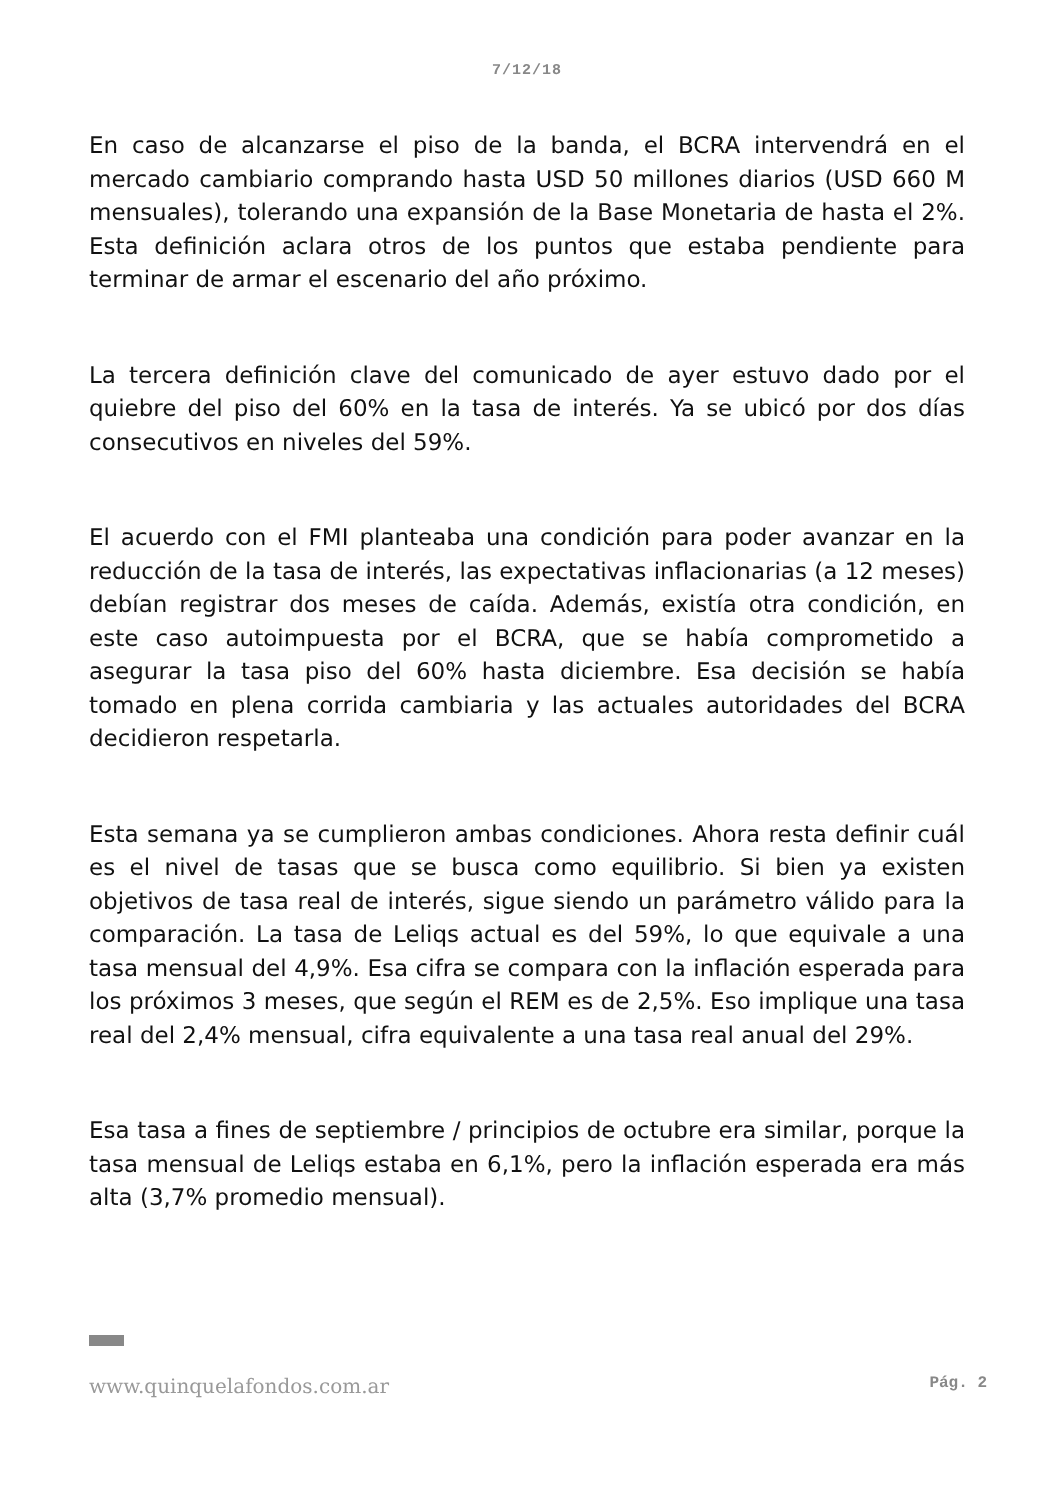7/12/18
En caso de alcanzarse el piso de la banda, el BCRA intervendrá en el mercado cambiario comprando hasta USD 50 millones diarios (USD 660 M mensuales), tolerando una expansión de la Base Monetaria de hasta el 2%. Esta definición aclara otros de los puntos que estaba pendiente para terminar de armar el escenario del año próximo.
La tercera definición clave del comunicado de ayer estuvo dado por el quiebre del piso del 60% en la tasa de interés. Ya se ubicó por dos días consecutivos en niveles del 59%.
El acuerdo con el FMI planteaba una condición para poder avanzar en la reducción de la tasa de interés, las expectativas inflacionarias (a 12 meses) debían registrar dos meses de caída. Además, existía otra condición, en este caso autoimpuesta por el BCRA, que se había comprometido a asegurar la tasa piso del 60% hasta diciembre. Esa decisión se había tomado en plena corrida cambiaria y las actuales autoridades del BCRA decidieron respetarla.
Esta semana ya se cumplieron ambas condiciones. Ahora resta definir cuál es el nivel de tasas que se busca como equilibrio. Si bien ya existen objetivos de tasa real de interés, sigue siendo un parámetro válido para la comparación. La tasa de Leliqs actual es del 59%, lo que equivale a una tasa mensual del 4,9%. Esa cifra se compara con la inflación esperada para los próximos 3 meses, que según el REM es de 2,5%. Eso implique una tasa real del 2,4% mensual, cifra equivalente a una tasa real anual del 29%.
Esa tasa a fines de septiembre / principios de octubre era similar, porque la tasa mensual de Leliqs estaba en 6,1%, pero la inflación esperada era más alta (3,7% promedio mensual).
www.quinquelafondos.com.ar Pág. 2